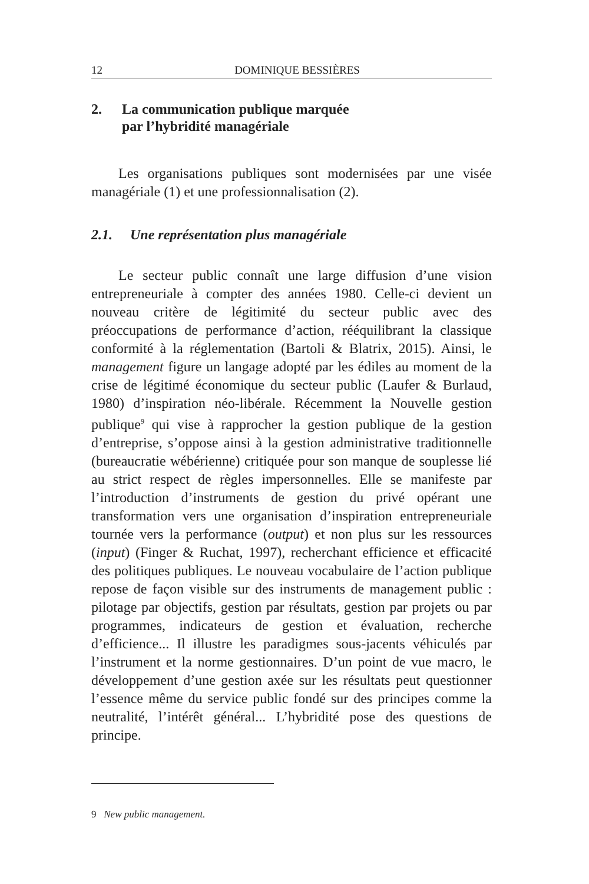12 DOMINIQUE BESSIÈRES
2. La communication publique marquée
par l’hybridité managériale
Les organisations publiques sont modernisées par une visée managériale (1) et une professionnalisation (2).
2.1. Une représentation plus managériale
Le secteur public connaît une large diffusion d’une vision entrepreneuriale à compter des années 1980. Celle-ci devient un nouveau critère de légitimité du secteur public avec des préoccupations de performance d’action, rééquilibrant la classique conformité à la réglementation (Bartoli & Blatrix, 2015). Ainsi, le management figure un langage adopté par les édiles au moment de la crise de légitimé économique du secteur public (Laufer & Burlaud, 1980) d’inspiration néo-libérale. Récemment la Nouvelle gestion publique<sup>9</sup> qui vise à rapprocher la gestion publique de la gestion d’entreprise, s’oppose ainsi à la gestion administrative traditionnelle (bureaucratie wébérienne) critiquée pour son manque de souplesse lié au strict respect de règles impersonnelles. Elle se manifeste par l’introduction d’instruments de gestion du privé opérant une transformation vers une organisation d’inspiration entrepreneuriale tournée vers la performance (output) et non plus sur les ressources (input) (Finger & Ruchat, 1997), recherchant efficience et efficacité des politiques publiques. Le nouveau vocabulaire de l’action publique repose de façon visible sur des instruments de management public : pilotage par objectifs, gestion par résultats, gestion par projets ou par programmes, indicateurs de gestion et évaluation, recherche d’efficience... Il illustre les paradigmes sous-jacents véhiculés par l’instrument et la norme gestionnaires. D’un point de vue macro, le développement d’une gestion axée sur les résultats peut questionner l’essence même du service public fondé sur des principes comme la neutralité, l’intérêt général... L’hybridité pose des questions de principe.
9 New public management.